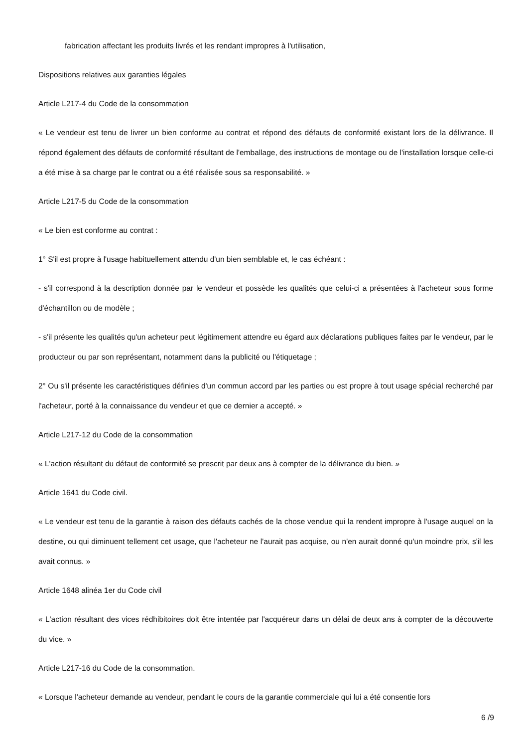fabrication affectant les produits livrés et les rendant impropres à l'utilisation,
Dispositions relatives aux garanties légales
Article L217-4 du Code de la consommation
« Le vendeur est tenu de livrer un bien conforme au contrat et répond des défauts de conformité existant lors de la délivrance. Il répond également des défauts de conformité résultant de l'emballage, des instructions de montage ou de l'installation lorsque celle-ci a été mise à sa charge par le contrat ou a été réalisée sous sa responsabilité. »
Article L217-5 du Code de la consommation
« Le bien est conforme au contrat :
1° S'il est propre à l'usage habituellement attendu d'un bien semblable et, le cas échéant :
- s'il correspond à la description donnée par le vendeur et possède les qualités que celui-ci a présentées à l'acheteur sous forme d'échantillon ou de modèle ;
- s'il présente les qualités qu'un acheteur peut légitimement attendre eu égard aux déclarations publiques faites par le vendeur, par le producteur ou par son représentant, notamment dans la publicité ou l'étiquetage ;
2° Ou s'il présente les caractéristiques définies d'un commun accord par les parties ou est propre à tout usage spécial recherché par l'acheteur, porté à la connaissance du vendeur et que ce dernier a accepté. »
Article L217-12 du Code de la consommation
« L'action résultant du défaut de conformité se prescrit par deux ans à compter de la délivrance du bien. »
Article 1641 du Code civil.
« Le vendeur est tenu de la garantie à raison des défauts cachés de la chose vendue qui la rendent impropre à l'usage auquel on la destine, ou qui diminuent tellement cet usage, que l'acheteur ne l'aurait pas acquise, ou n'en aurait donné qu'un moindre prix, s'il les avait connus. »
Article 1648 alinéa 1er du Code civil
« L'action résultant des vices rédhibitoires doit être intentée par l'acquéreur dans un délai de deux ans à compter de la découverte du vice. »
Article L217-16 du Code de la consommation.
« Lorsque l'acheteur demande au vendeur, pendant le cours de la garantie commerciale qui lui a été consentie lors
6 /9